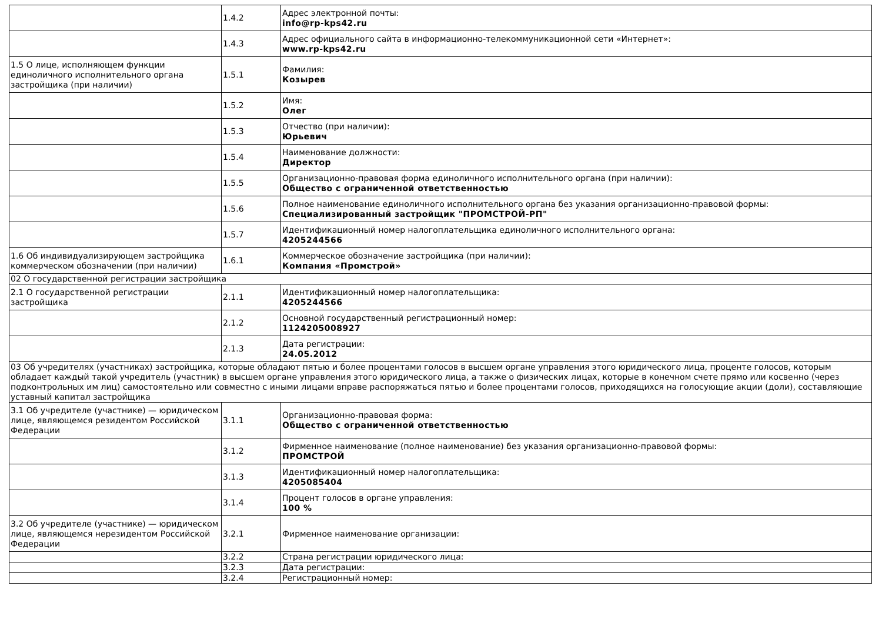| | 1.4.2 | Адрес электронной почты: info@rp-kps42.ru |
| | 1.4.3 | Адрес официального сайта в информационно-телекоммуникационной сети «Интернет»: www.rp-kps42.ru |
| 1.5 О лице, исполняющем функции единоличного исполнительного органа застройщика (при наличии) | 1.5.1 | Фамилия: Козырев |
| | 1.5.2 | Имя: Олег |
| | 1.5.3 | Отчество (при наличии): Юрьевич |
| | 1.5.4 | Наименование должности: Директор |
| | 1.5.5 | Организационно-правовая форма единоличного исполнительного органа (при наличии): Общество с ограниченной ответственностью |
| | 1.5.6 | Полное наименование единоличного исполнительного органа без указания организационно-правовой формы: Специализированный застройщик "ПРОМСТРОЙ-РП" |
| | 1.5.7 | Идентификационный номер налогоплательщика единоличного исполнительного органа: 4205244566 |
| 1.6 Об индивидуализирующем застройщика коммерческом обозначении (при наличии) | 1.6.1 | Коммерческое обозначение застройщика (при наличии): Компания «Промстрой» |
| 02 О государственной регистрации застройщика | | |
| 2.1 О государственной регистрации застройщика | 2.1.1 | Идентификационный номер налогоплательщика: 4205244566 |
| | 2.1.2 | Основной государственный регистрационный номер: 1124205008927 |
| | 2.1.3 | Дата регистрации: 24.05.2012 |
| 03 Об учредителях (участниках) застройщика, которые обладают пятью и более процентами голосов в высшем органе управления этого юридического лица, проценте голосов, которым обладает каждый такой учредитель (участник) в высшем органе управления этого юридического лица, а также о физических лицах, которые в конечном счете прямо или косвенно (через подконтрольных им лиц) самостоятельно или совместно с иными лицами вправе распоряжаться пятью и более процентами голосов, приходящихся на голосующие акции (доли), составляющие уставный капитал застройщика | | |
| 3.1 Об учредителе (участнике) — юридическом лице, являющемся резидентом Российской Федерации | 3.1.1 | Организационно-правовая форма: Общество с ограниченной ответственностью |
| | 3.1.2 | Фирменное наименование (полное наименование) без указания организационно-правовой формы: ПРОМСТРОЙ |
| | 3.1.3 | Идентификационный номер налогоплательщика: 4205085404 |
| | 3.1.4 | Процент голосов в органе управления: 100 % |
| 3.2 Об учредителе (участнике) — юридическом лице, являющемся нерезидентом Российской Федерации | 3.2.1 | Фирменное наименование организации: |
| | 3.2.2 | Страна регистрации юридического лица: |
| | 3.2.3 | Дата регистрации: |
| | 3.2.4 | Регистрационный номер: |